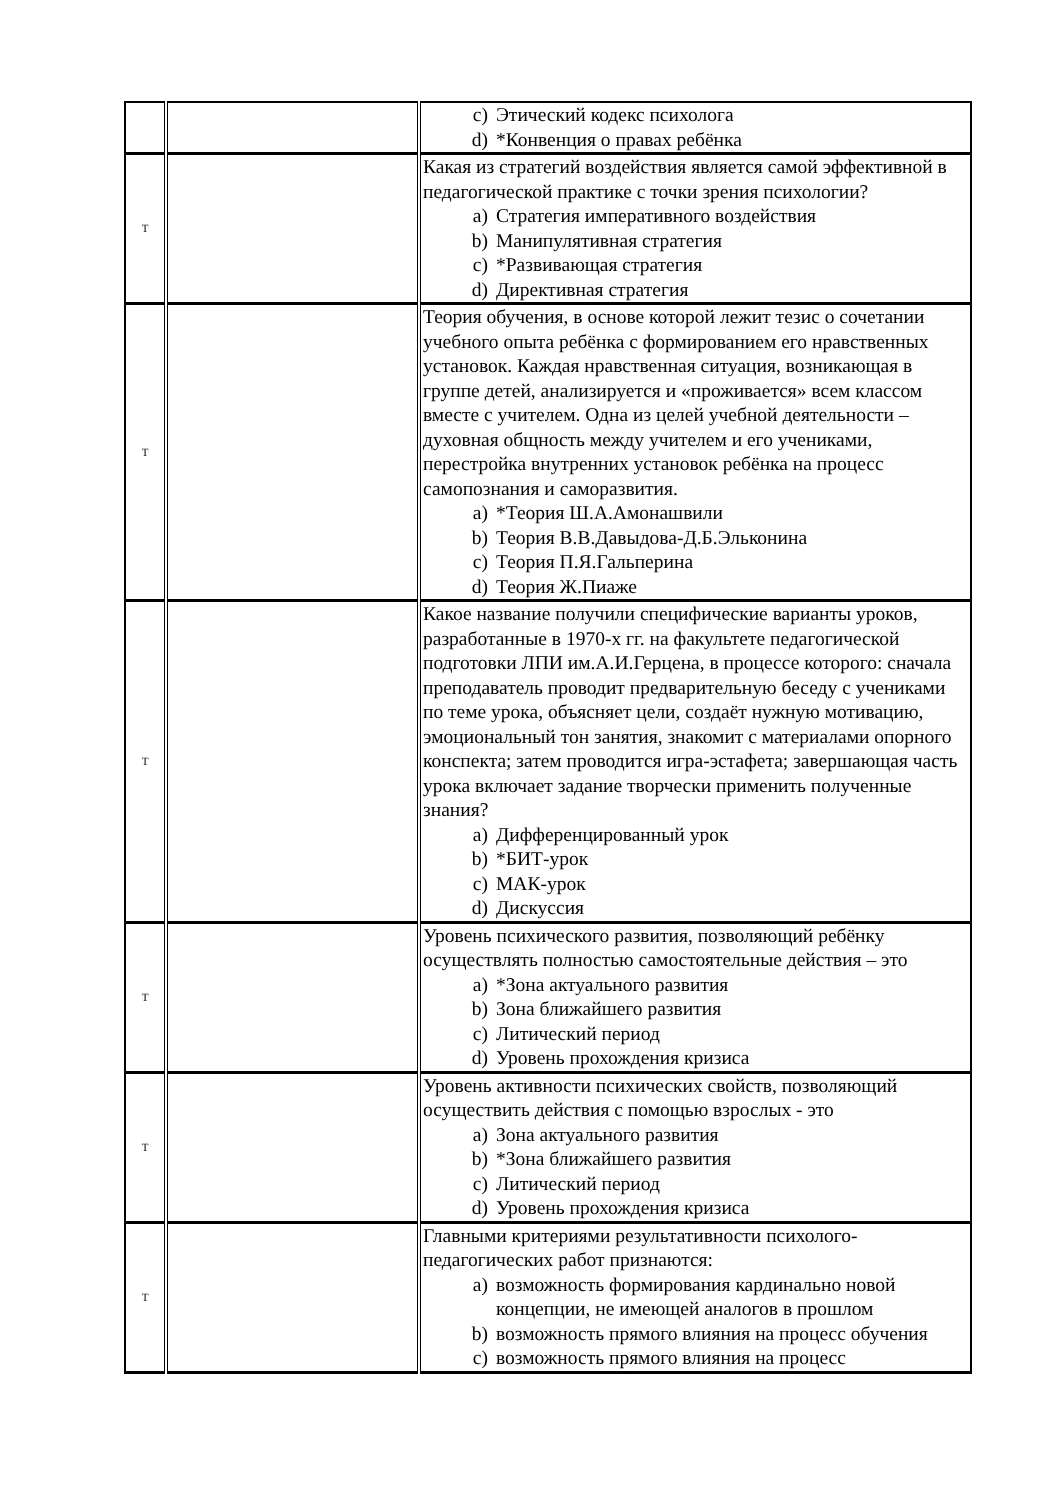| | | c) Этический кодекс психолога d) *Конвенция о правах ребёнка |
| T | | Какая из стратегий воздействия является самой эффективной в педагогической практике с точки зрения психологии? a) Стратегия императивного воздействия b) Манипулятивная стратегия c) *Развивающая стратегия d) Директивная стратегия |
| T | | Теория обучения, в основе которой лежит тезис о сочетании учебного опыта ребёнка с формированием его нравственных установок. Каждая нравственная ситуация, возникающая в группе детей, анализируется и «проживается» всем классом вместе с учителем. Одна из целей учебной деятельности – духовная общность между учителем и его учениками, перестройка внутренних установок ребёнка на процесс самопознания и саморазвития. a) *Теория Ш.А.Амонашвили b) Теория В.В.Давыдова-Д.Б.Эльконина c) Теория П.Я.Гальперина d) Теория Ж.Пиаже |
| T | | Какое название получили специфические варианты уроков, разработанные в 1970-х гг. на факультете педагогической подготовки ЛПИ им.А.И.Герцена, в процессе которого: сначала преподаватель проводит предварительную беседу с учениками по теме урока, объясняет цели, создаёт нужную мотивацию, эмоциональный тон занятия, знакомит с материалами опорного конспекта; затем проводится игра-эстафета; завершающая часть урока включает задание творчески применить полученные знания? a) Дифференцированный урок b) *БИТ-урок c) МАК-урок d) Дискуссия |
| T | | Уровень психического развития, позволяющий ребёнку осуществлять полностью самостоятельные действия – это a) *Зона актуального развития b) Зона ближайшего развития c) Литический период d) Уровень прохождения кризиса |
| T | | Уровень активности психических свойств, позволяющий осуществить действия с помощью взрослых - это a) Зона актуального развития b) *Зона ближайшего развития c) Литический период d) Уровень прохождения кризиса |
| T | | Главными критериями результативности психолого-педагогических работ признаются: a) возможность формирования кардинально новой концепции, не имеющей аналогов в прошлом b) возможность прямого влияния на процесс обучения c) возможность прямого влияния на процесс |